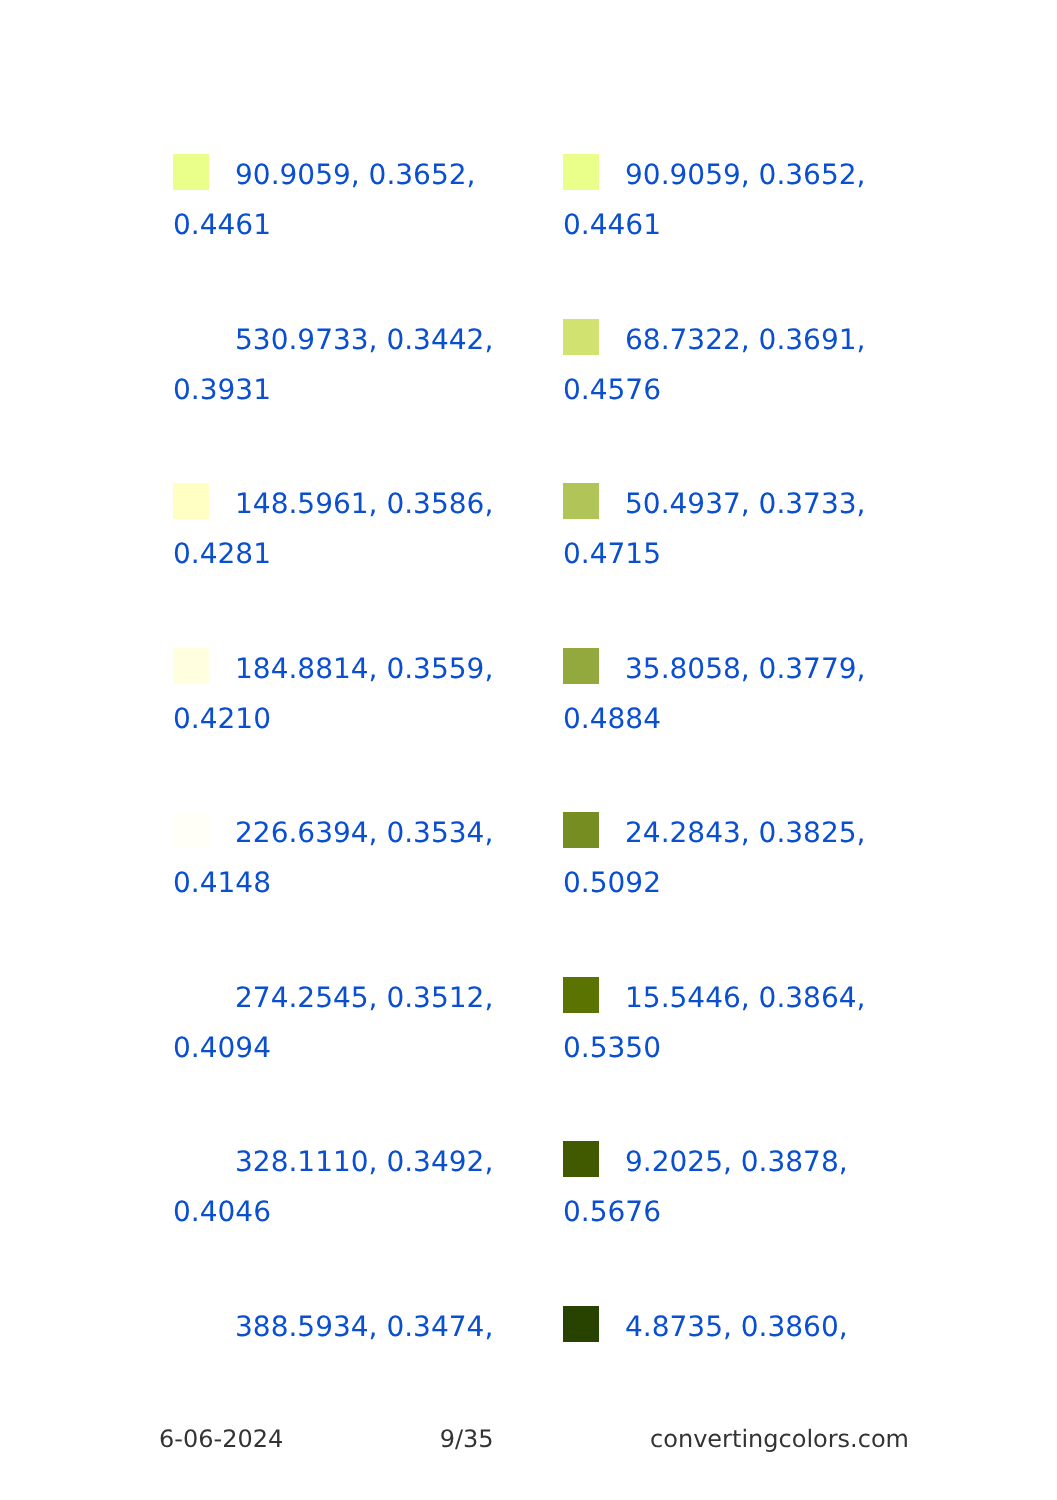90.9059, 0.3652, 0.4461
90.9059, 0.3652, 0.4461
530.9733, 0.3442, 0.3931
68.7322, 0.3691, 0.4576
148.5961, 0.3586, 0.4281
50.4937, 0.3733, 0.4715
184.8814, 0.3559, 0.4210
35.8058, 0.3779, 0.4884
226.6394, 0.3534, 0.4148
24.2843, 0.3825, 0.5092
274.2545, 0.3512, 0.4094
15.5446, 0.3864, 0.5350
328.1110, 0.3492, 0.4046
9.2025, 0.3878, 0.5676
388.5934, 0.3474,
4.8735, 0.3860,
6-06-2024 9/35 convertingcolors.com